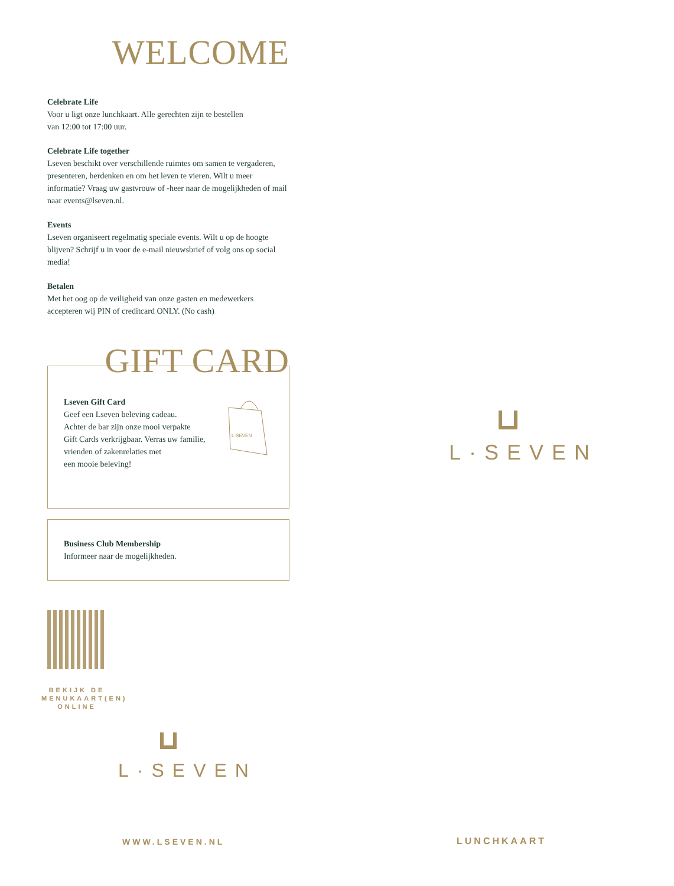WELCOME
Celebrate Life
Voor u ligt onze lunchkaart. Alle gerechten zijn te bestellen
van 12:00 tot 17:00 uur.
Celebrate Life together
Lseven beschikt over verschillende ruimtes om samen te vergaderen, presenteren, herdenken en om het leven te vieren. Wilt u meer informatie? Vraag uw gastvrouw of -heer naar de mogelijkheden of mail naar events@lseven.nl.
Events
Lseven organiseert regelmatig speciale events. Wilt u op de hoogte blijven? Schrijf u in voor de e-mail nieuwsbrief of volg ons op social media!
Betalen
Met het oog op de veiligheid van onze gasten en medewerkers accepteren wij PIN of creditcard ONLY. (No cash)
GIFT CARD
Lseven Gift Card
Geef een Lseven beleving cadeau.
Achter de bar zijn onze mooi verpakte
Gift Cards verkrijgbaar. Verras uw familie,
vrienden of zakenrelaties met
een mooie beleving!
L·SEVEN
Business Club Membership
Informeer naar de mogelijkheden.
BEKIJK DE MENUKAART(EN) ONLINE
L·SEVEN
WWW.LSEVEN.NL
L·SEVEN
LUNCHKAART